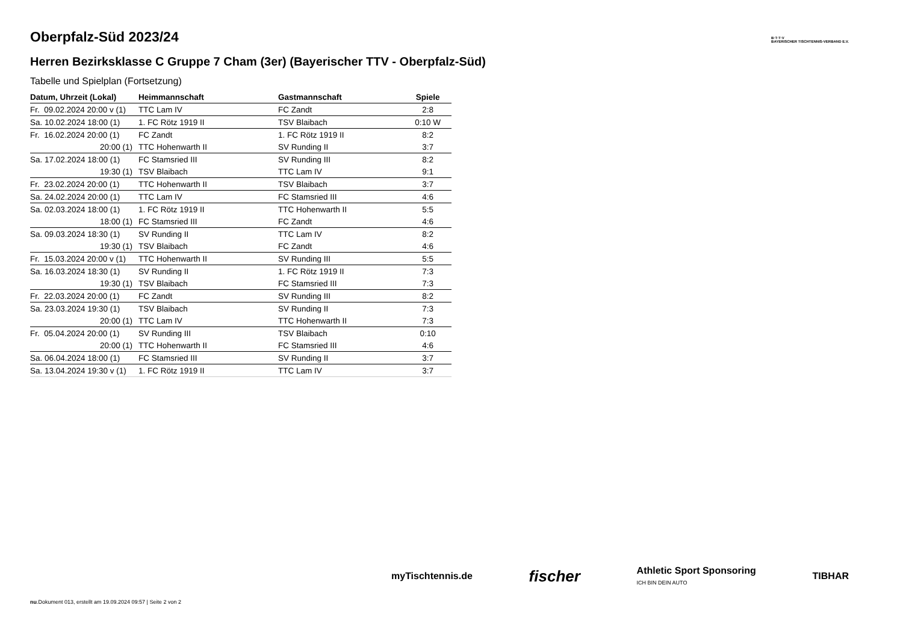Oberpfalz-Süd 2023/24
Herren Bezirksklasse C Gruppe 7 Cham (3er) (Bayerischer TTV - Oberpfalz-Süd)
Tabelle und Spielplan (Fortsetzung)
| Datum, Uhrzeit (Lokal) | Heimmannschaft | Gastmannschaft | Spiele |
| --- | --- | --- | --- |
| Fr. 09.02.2024 20:00 v (1) | TTC Lam IV | FC Zandt | 2:8 |
| Sa. 10.02.2024 18:00 (1) | 1. FC Rötz 1919 II | TSV Blaibach | 0:10 W |
| Fr. 16.02.2024 20:00 (1) | FC Zandt | 1. FC Rötz 1919 II | 8:2 |
| 20:00 (1) | TTC Hohenwarth II | SV Runding II | 3:7 |
| Sa. 17.02.2024 18:00 (1) | FC Stamsried III | SV Runding III | 8:2 |
| 19:30 (1) | TSV Blaibach | TTC Lam IV | 9:1 |
| Fr. 23.02.2024 20:00 (1) | TTC Hohenwarth II | TSV Blaibach | 3:7 |
| Sa. 24.02.2024 20:00 (1) | TTC Lam IV | FC Stamsried III | 4:6 |
| Sa. 02.03.2024 18:00 (1) | 1. FC Rötz 1919 II | TTC Hohenwarth II | 5:5 |
| 18:00 (1) | FC Stamsried III | FC Zandt | 4:6 |
| Sa. 09.03.2024 18:30 (1) | SV Runding II | TTC Lam IV | 8:2 |
| 19:30 (1) | TSV Blaibach | FC Zandt | 4:6 |
| Fr. 15.03.2024 20:00 v (1) | TTC Hohenwarth II | SV Runding III | 5:5 |
| Sa. 16.03.2024 18:30 (1) | SV Runding II | 1. FC Rötz 1919 II | 7:3 |
| 19:30 (1) | TSV Blaibach | FC Stamsried III | 7:3 |
| Fr. 22.03.2024 20:00 (1) | FC Zandt | SV Runding III | 8:2 |
| Sa. 23.03.2024 19:30 (1) | TSV Blaibach | SV Runding II | 7:3 |
| 20:00 (1) | TTC Lam IV | TTC Hohenwarth II | 7:3 |
| Fr. 05.04.2024 20:00 (1) | SV Runding III | TSV Blaibach | 0:10 |
| 20:00 (1) | TTC Hohenwarth II | FC Stamsried III | 4:6 |
| Sa. 06.04.2024 18:00 (1) | FC Stamsried III | SV Runding II | 3:7 |
| Sa. 13.04.2024 19:30 v (1) | 1. FC Rötz 1919 II | TTC Lam IV | 3:7 |
B·T·T·V
BAYERISCHER TISCHTENNIS-VERBAND E.V.
myTischtennis.de fischer Athletic Sport Sponsoring
ICH BIN DEIN AUTO TIBHAR
nu.Dokument 013, erstellt am 19.09.2024 09:57 | Seite 2 von 2